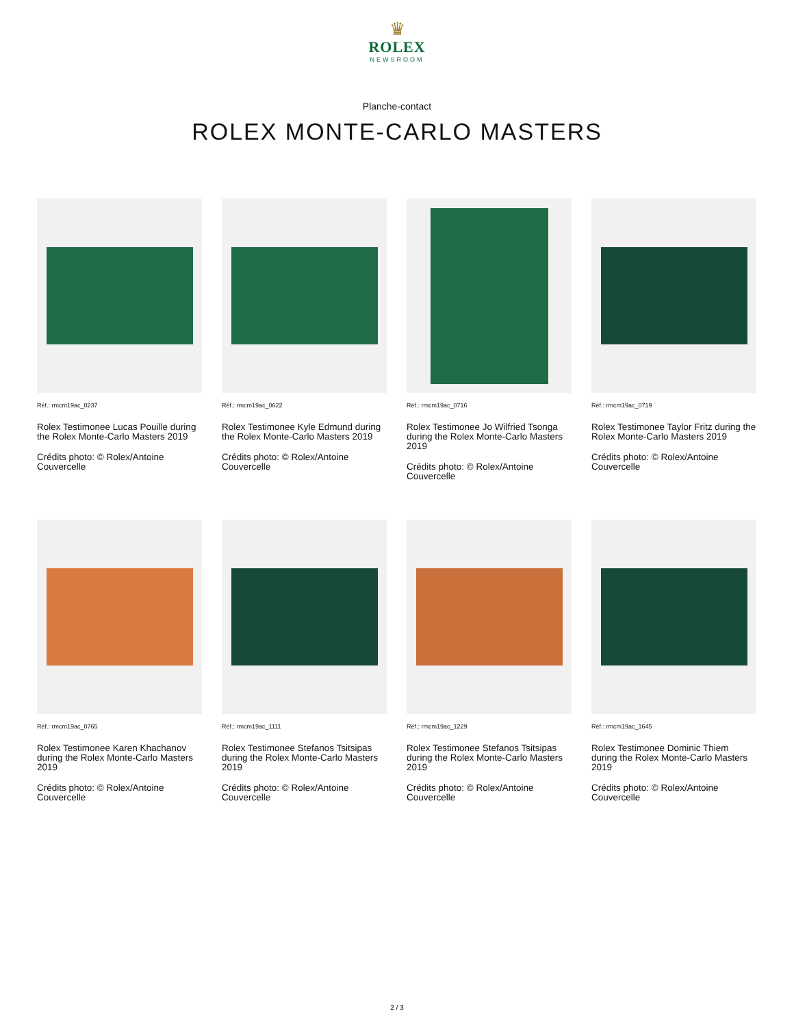♛
ROLEX
NEWSROOM
Planche-contact
ROLEX MONTE-CARLO MASTERS
Réf.: rmcm19ac_0237
Rolex Testimonee Lucas Pouille during the Rolex Monte-Carlo Masters 2019
Crédits photo: © Rolex/Antoine Couvercelle
Réf.: rmcm19ac_0622
Rolex Testimonee Kyle Edmund during the Rolex Monte-Carlo Masters 2019
Crédits photo: © Rolex/Antoine Couvercelle
Réf.: rmcm19ac_0716
Rolex Testimonee Jo Wilfried Tsonga during the Rolex Monte-Carlo Masters 2019
Crédits photo: © Rolex/Antoine Couvercelle
Réf.: rmcm19ac_0719
Rolex Testimonee Taylor Fritz during the Rolex Monte-Carlo Masters 2019
Crédits photo: © Rolex/Antoine Couvercelle
Réf.: rmcm19ac_0765
Rolex Testimonee Karen Khachanov during the Rolex Monte-Carlo Masters 2019
Crédits photo: © Rolex/Antoine Couvercelle
Réf.: rmcm19ac_1111
Rolex Testimonee Stefanos Tsitsipas during the Rolex Monte-Carlo Masters 2019
Crédits photo: © Rolex/Antoine Couvercelle
Réf.: rmcm19ac_1229
Rolex Testimonee Stefanos Tsitsipas during the Rolex Monte-Carlo Masters 2019
Crédits photo: © Rolex/Antoine Couvercelle
Réf.: rmcm19ac_1645
Rolex Testimonee Dominic Thiem during the Rolex Monte-Carlo Masters 2019
Crédits photo: © Rolex/Antoine Couvercelle
2 / 3